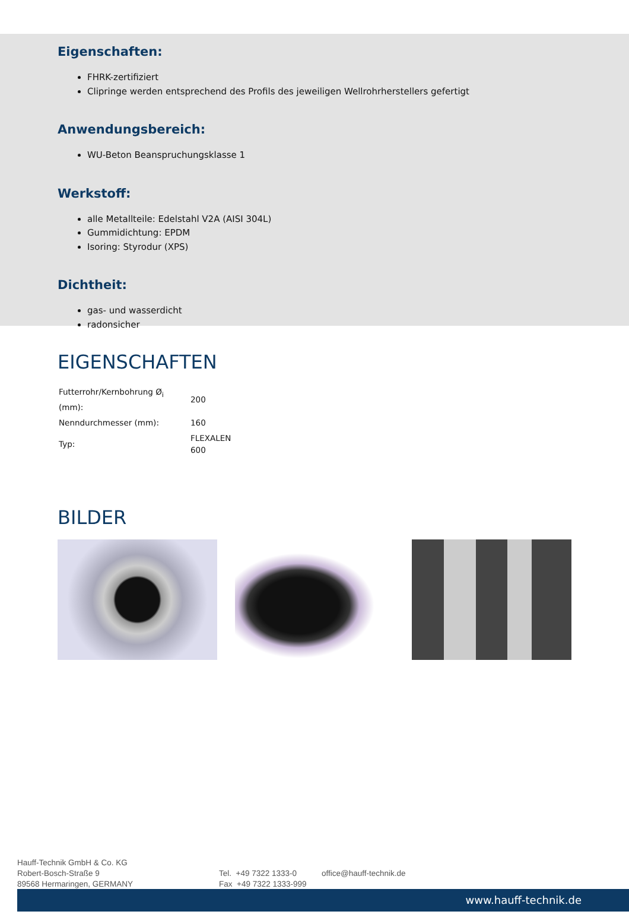Eigenschaften:
FHRK-zertifiziert
Clipringe werden entsprechend des Profils des jeweiligen Wellrohrherstellers gefertigt
Anwendungsbereich:
WU-Beton Beanspruchungsklasse 1
Werkstoff:
alle Metallteile: Edelstahl V2A (AISI 304L)
Gummidichtung: EPDM
Isoring: Styrodur (XPS)
Dichtheit:
gas- und wasserdicht
radonsicher
EIGENSCHAFTEN
| Futterrohr/Kernbohrung Ø<sub>i</sub> (mm): | 200 |
| Nenndurchmesser (mm): | 160 |
| Typ: | FLEXALEN 600 |
BILDER
Hauff-Technik GmbH & Co. KG
Robert-Bosch-Straße 9
89568 Hermaringen, GERMANY
Tel. +49 7322 1333-0
Fax +49 7322 1333-999
office@hauff-technik.de
www.hauff-technik.de